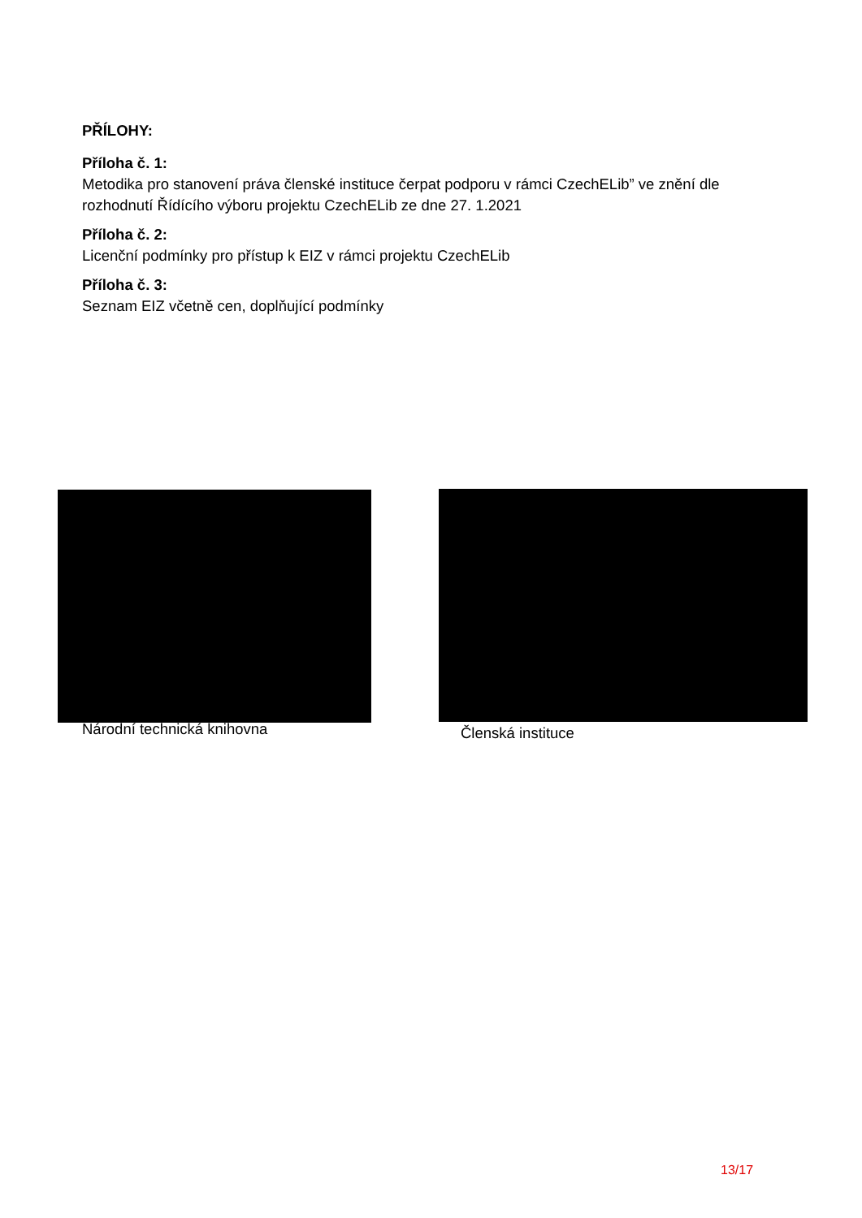PŘÍLOHY:
Příloha č. 1:
Metodika pro stanovení práva členské instituce čerpat podporu v rámci CzechELib” ve znění dle rozhodnutí Řídícího výboru projektu CzechELib ze dne 27. 1.2021
Příloha č. 2:
Licenční podmínky pro přístup k EIZ v rámci projektu CzechELib
Příloha č. 3:
Seznam EIZ včetně cen, doplňující podmínky
Národní technická knihovna Členská instituce
13/17